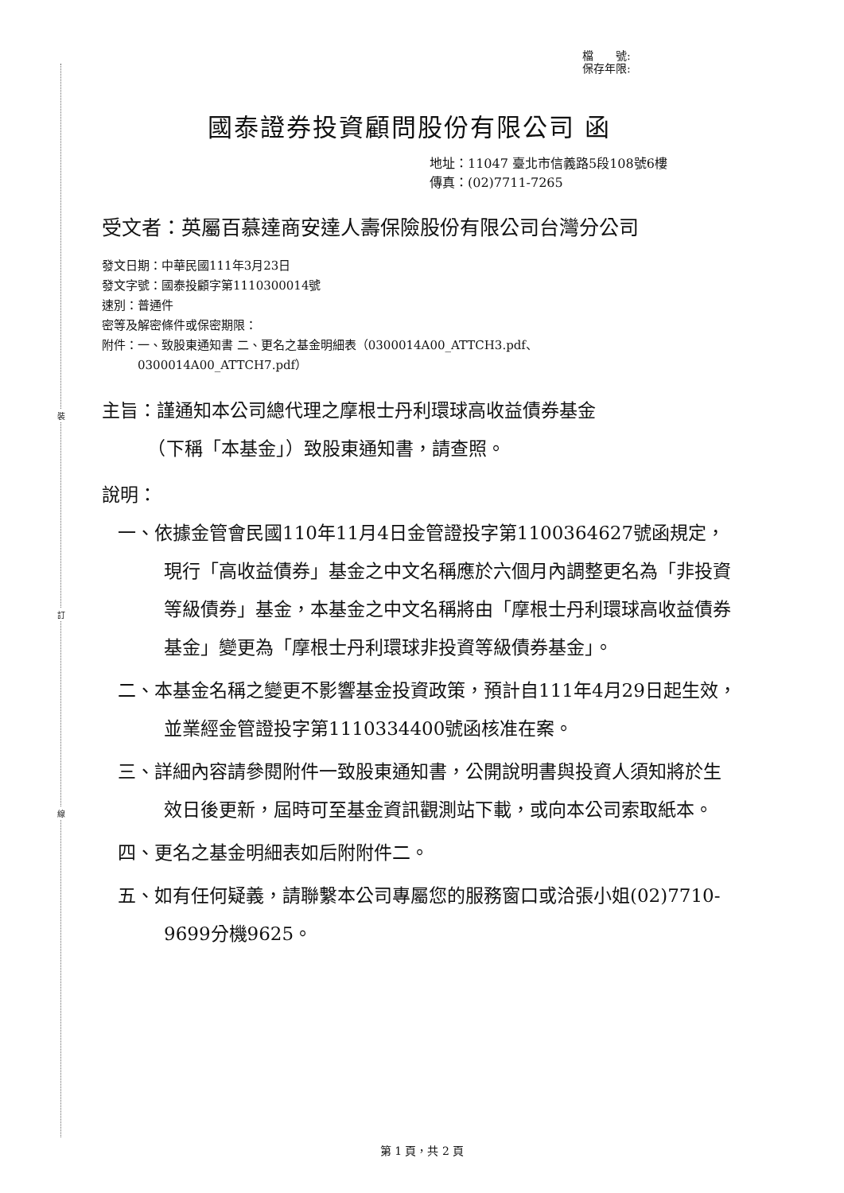裝
訂
線
檔　　號:
保存年限:
國泰證券投資顧問股份有限公司 函
地址：11047 臺北市信義路5段108號6樓
傳真：(02)7711-7265
受文者：英屬百慕達商安達人壽保險股份有限公司台灣分公司
發文日期：中華民國111年3月23日
發文字號：國泰投顧字第1110300014號
速別：普通件
密等及解密條件或保密期限：
附件：一、致股東通知書 二、更名之基金明細表（0300014A00_ATTCH3.pdf、
　　　0300014A00_ATTCH7.pdf）
主旨：謹通知本公司總代理之摩根士丹利環球高收益債券基金
　　　（下稱「本基金」）致股東通知書，請查照。
說明：
一、依據金管會民國110年11月4日金管證投字第1100364627號函規定，現行「高收益債券」基金之中文名稱應於六個月內調整更名為「非投資等級債券」基金，本基金之中文名稱將由「摩根士丹利環球高收益債券基金」變更為「摩根士丹利環球非投資等級債券基金」。
二、本基金名稱之變更不影響基金投資政策，預計自111年4月29日起生效，並業經金管證投字第1110334400號函核准在案。
三、詳細內容請參閱附件一致股東通知書，公開說明書與投資人須知將於生效日後更新，屆時可至基金資訊觀測站下載，或向本公司索取紙本。
四、更名之基金明細表如后附附件二。
五、如有任何疑義，請聯繫本公司專屬您的服務窗口或洽張小姐(02)7710-9699分機9625。
第 1 頁，共 2 頁